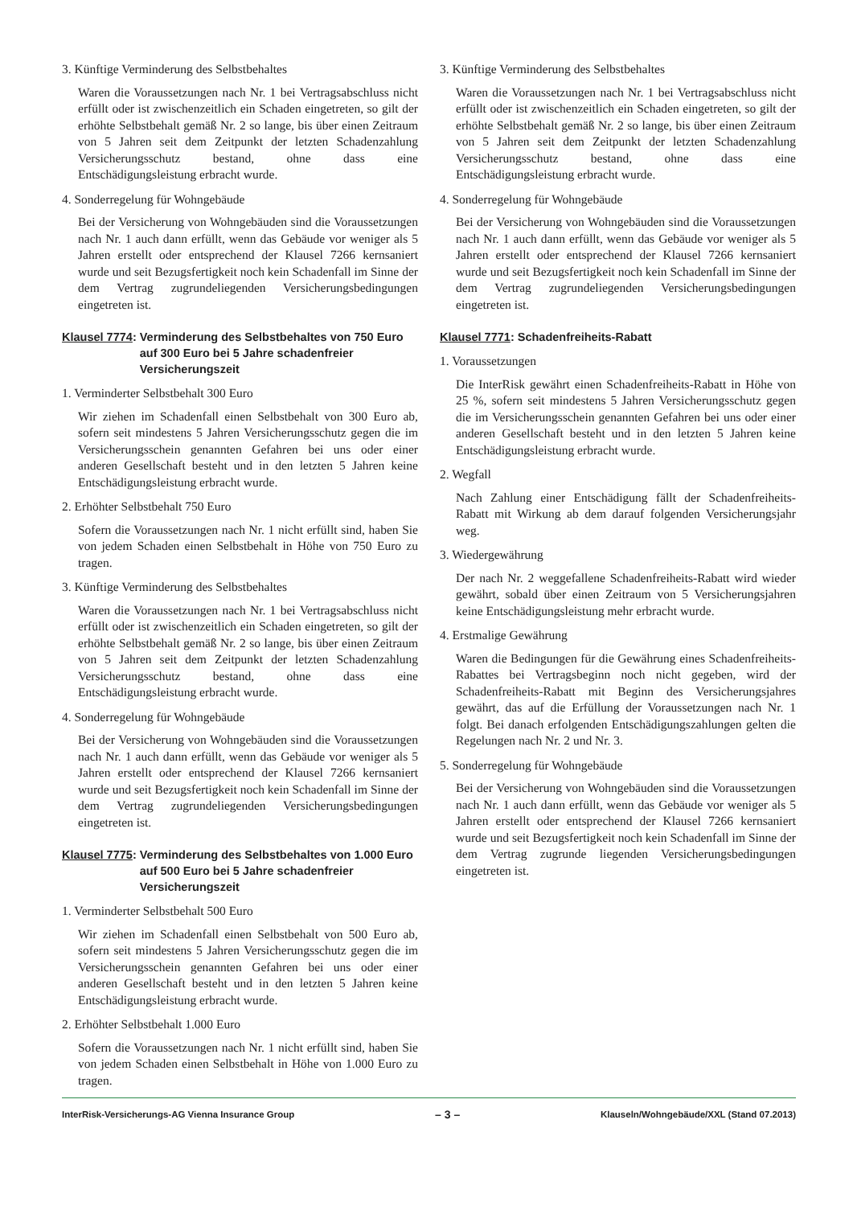3. Künftige Verminderung des Selbstbehaltes
Waren die Voraussetzungen nach Nr. 1 bei Vertragsabschluss nicht erfüllt oder ist zwischenzeitlich ein Schaden eingetreten, so gilt der erhöhte Selbstbehalt gemäß Nr. 2 so lange, bis über einen Zeitraum von 5 Jahren seit dem Zeitpunkt der letzten Schadenzahlung Versicherungsschutz bestand, ohne dass eine Entschädigungsleistung erbracht wurde.
4. Sonderregelung für Wohngebäude
Bei der Versicherung von Wohngebäuden sind die Voraussetzungen nach Nr. 1 auch dann erfüllt, wenn das Gebäude vor weniger als 5 Jahren erstellt oder entsprechend der Klausel 7266 kernsaniert wurde und seit Bezugsfertigkeit noch kein Schadenfall im Sinne der dem Vertrag zugrundeliegenden Versicherungsbedingungen eingetreten ist.
Klausel 7774: Verminderung des Selbstbehaltes von 750 Euro auf 300 Euro bei 5 Jahre schadenfreier Versicherungszeit
1. Verminderter Selbstbehalt 300 Euro
Wir ziehen im Schadenfall einen Selbstbehalt von 300 Euro ab, sofern seit mindestens 5 Jahren Versicherungsschutz gegen die im Versicherungsschein genannten Gefahren bei uns oder einer anderen Gesellschaft besteht und in den letzten 5 Jahren keine Entschädigungsleistung erbracht wurde.
2. Erhöhter Selbstbehalt 750 Euro
Sofern die Voraussetzungen nach Nr. 1 nicht erfüllt sind, haben Sie von jedem Schaden einen Selbstbehalt in Höhe von 750 Euro zu tragen.
3. Künftige Verminderung des Selbstbehaltes
Waren die Voraussetzungen nach Nr. 1 bei Vertragsabschluss nicht erfüllt oder ist zwischenzeitlich ein Schaden eingetreten, so gilt der erhöhte Selbstbehalt gemäß Nr. 2 so lange, bis über einen Zeitraum von 5 Jahren seit dem Zeitpunkt der letzten Schadenzahlung Versicherungsschutz bestand, ohne dass eine Entschädigungsleistung erbracht wurde.
4. Sonderregelung für Wohngebäude
Bei der Versicherung von Wohngebäuden sind die Voraussetzungen nach Nr. 1 auch dann erfüllt, wenn das Gebäude vor weniger als 5 Jahren erstellt oder entsprechend der Klausel 7266 kernsaniert wurde und seit Bezugsfertigkeit noch kein Schadenfall im Sinne der dem Vertrag zugrundeliegenden Versicherungsbedingungen eingetreten ist.
Klausel 7775: Verminderung des Selbstbehaltes von 1.000 Euro auf 500 Euro bei 5 Jahre schadenfreier Versicherungszeit
1. Verminderter Selbstbehalt 500 Euro
Wir ziehen im Schadenfall einen Selbstbehalt von 500 Euro ab, sofern seit mindestens 5 Jahren Versicherungsschutz gegen die im Versicherungsschein genannten Gefahren bei uns oder einer anderen Gesellschaft besteht und in den letzten 5 Jahren keine Entschädigungsleistung erbracht wurde.
2. Erhöhter Selbstbehalt 1.000 Euro
Sofern die Voraussetzungen nach Nr. 1 nicht erfüllt sind, haben Sie von jedem Schaden einen Selbstbehalt in Höhe von 1.000 Euro zu tragen.
3. Künftige Verminderung des Selbstbehaltes
Waren die Voraussetzungen nach Nr. 1 bei Vertragsabschluss nicht erfüllt oder ist zwischenzeitlich ein Schaden eingetreten, so gilt der erhöhte Selbstbehalt gemäß Nr. 2 so lange, bis über einen Zeitraum von 5 Jahren seit dem Zeitpunkt der letzten Schadenzahlung Versicherungsschutz bestand, ohne dass eine Entschädigungsleistung erbracht wurde.
4. Sonderregelung für Wohngebäude
Bei der Versicherung von Wohngebäuden sind die Voraussetzungen nach Nr. 1 auch dann erfüllt, wenn das Gebäude vor weniger als 5 Jahren erstellt oder entsprechend der Klausel 7266 kernsaniert wurde und seit Bezugsfertigkeit noch kein Schadenfall im Sinne der dem Vertrag zugrundeliegenden Versicherungsbedingungen eingetreten ist.
Klausel 7771: Schadenfreiheits-Rabatt
1. Voraussetzungen
Die InterRisk gewährt einen Schadenfreiheits-Rabatt in Höhe von 25 %, sofern seit mindestens 5 Jahren Versicherungsschutz gegen die im Versicherungsschein genannten Gefahren bei uns oder einer anderen Gesellschaft besteht und in den letzten 5 Jahren keine Entschädigungsleistung erbracht wurde.
2. Wegfall
Nach Zahlung einer Entschädigung fällt der Schadenfreiheits-Rabatt mit Wirkung ab dem darauf folgenden Versicherungsjahr weg.
3. Wiedergewährung
Der nach Nr. 2 weggefallene Schadenfreiheits-Rabatt wird wieder gewährt, sobald über einen Zeitraum von 5 Versicherungsjahren keine Entschädigungsleistung mehr erbracht wurde.
4. Erstmalige Gewährung
Waren die Bedingungen für die Gewährung eines Schadenfreiheits-Rabattes bei Vertragsbeginn noch nicht gegeben, wird der Schadenfreiheits-Rabatt mit Beginn des Versicherungsjahres gewährt, das auf die Erfüllung der Voraussetzungen nach Nr. 1 folgt. Bei danach erfolgenden Entschädigungszahlungen gelten die Regelungen nach Nr. 2 und Nr. 3.
5. Sonderregelung für Wohngebäude
Bei der Versicherung von Wohngebäuden sind die Voraussetzungen nach Nr. 1 auch dann erfüllt, wenn das Gebäude vor weniger als 5 Jahren erstellt oder entsprechend der Klausel 7266 kernsaniert wurde und seit Bezugsfertigkeit noch kein Schadenfall im Sinne der dem Vertrag zugrunde liegenden Versicherungsbedingungen eingetreten ist.
InterRisk-Versicherungs-AG Vienna Insurance Group – 3 – Klauseln/Wohngebäude/XXL (Stand 07.2013)